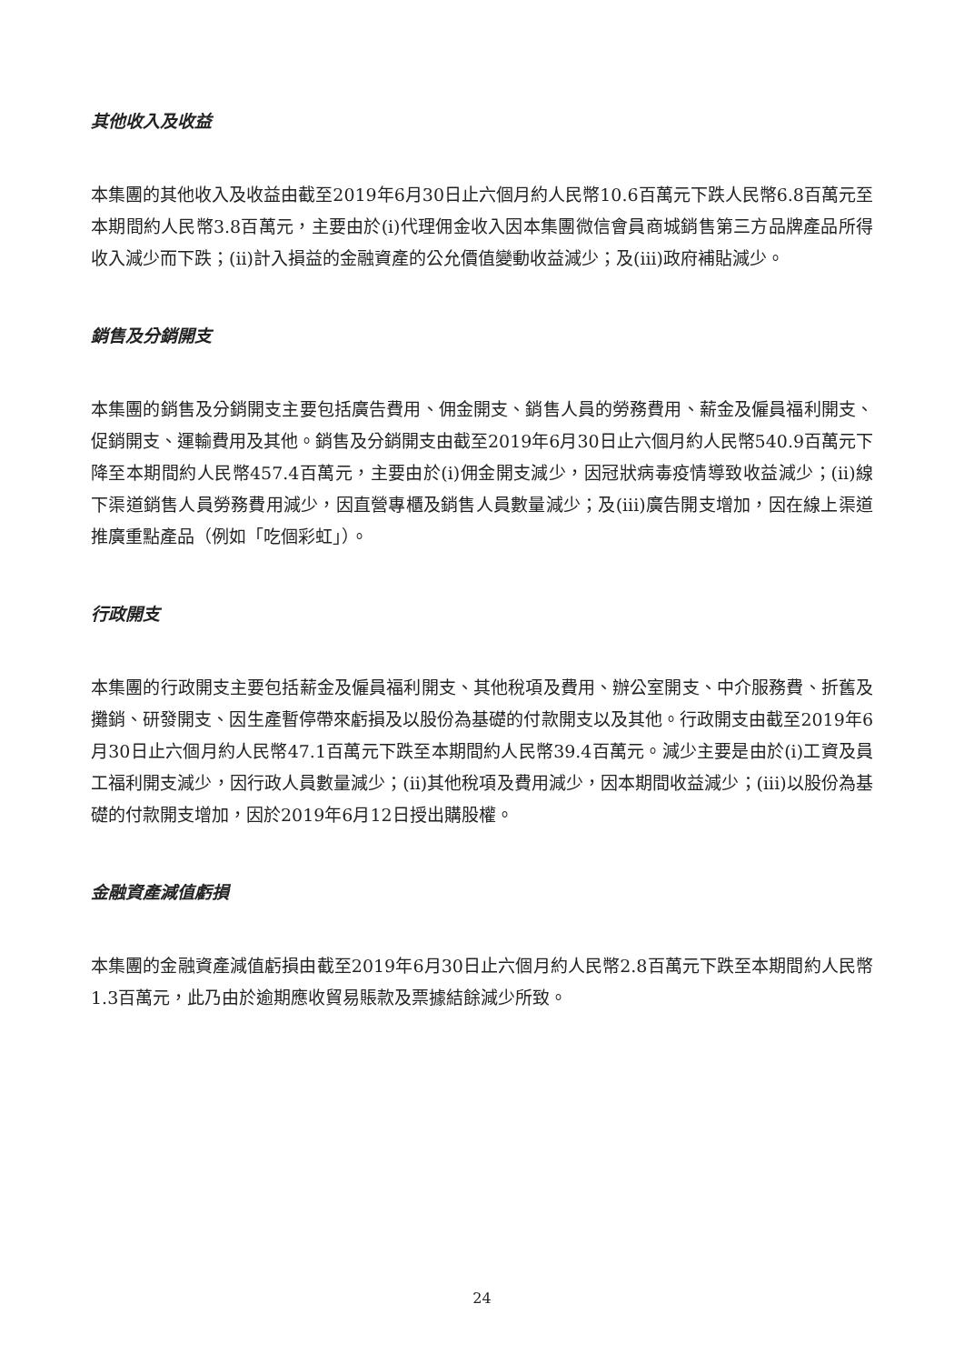其他收入及收益
本集團的其他收入及收益由截至2019年6月30日止六個月約人民幣10.6百萬元下跌人民幣6.8百萬元至本期間約人民幣3.8百萬元，主要由於(i)代理佣金收入因本集團微信會員商城銷售第三方品牌產品所得收入減少而下跌；(ii)計入損益的金融資產的公允價值變動收益減少；及(iii)政府補貼減少。
銷售及分銷開支
本集團的銷售及分銷開支主要包括廣告費用、佣金開支、銷售人員的勞務費用、薪金及僱員福利開支、促銷開支、運輸費用及其他。銷售及分銷開支由截至2019年6月30日止六個月約人民幣540.9百萬元下降至本期間約人民幣457.4百萬元，主要由於(i)佣金開支減少，因冠狀病毒疫情導致收益減少；(ii)線下渠道銷售人員勞務費用減少，因直營專櫃及銷售人員數量減少；及(iii)廣告開支增加，因在線上渠道推廣重點產品（例如「吃個彩虹」）。
行政開支
本集團的行政開支主要包括薪金及僱員福利開支、其他稅項及費用、辦公室開支、中介服務費、折舊及攤銷、研發開支、因生產暫停帶來虧損及以股份為基礎的付款開支以及其他。行政開支由截至2019年6月30日止六個月約人民幣47.1百萬元下跌至本期間約人民幣39.4百萬元。減少主要是由於(i)工資及員工福利開支減少，因行政人員數量減少；(ii)其他稅項及費用減少，因本期間收益減少；(iii)以股份為基礎的付款開支增加，因於2019年6月12日授出購股權。
金融資產減值虧損
本集團的金融資產減值虧損由截至2019年6月30日止六個月約人民幣2.8百萬元下跌至本期間約人民幣1.3百萬元，此乃由於逾期應收貿易賬款及票據結餘減少所致。
24